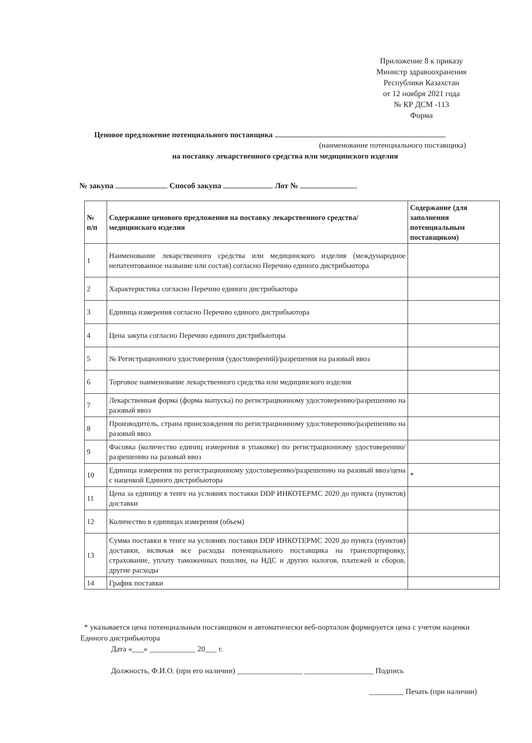Приложение 8 к приказу
Министр здравоохранения
Республики Казахстан
от 12 ноября 2021 года
№ КР ДСМ -113
Форма
Ценовое предложение потенциального поставщика
(наименование потенциального поставщика)
на поставку лекарственного средства или медицинского изделия
№ закупа Способ закупа Лот №
| № п/п | Содержание ценового предложения на поставку лекарственного средства/медицинского изделия | Содержание (для заполнения потенциальным поставщиком) |
| --- | --- | --- |
| 1 | Наименование лекарственного средства или медицинского изделия (международное непатентованное название или состав) согласно Перечню единого дистрибьютора | |
| 2 | Характеристика согласно Перечню единого дистрибьютора | |
| 3 | Единица измерения согласно Перечню единого дистрибьютора | |
| 4 | Цена закупа согласно Перечню единого дистрибьютора | |
| 5 | № Регистрационного удостоверения (удостоверений)/разрешения на разовый ввоз | |
| 6 | Торговое наименование лекарственного средства или медицинского изделия | |
| 7 | Лекарственная форма (форма выпуска) по регистрационному удостоверению/разрешению на разовый ввоз | |
| 8 | Производитель, страна происхождения по регистрационному удостоверению/разрешению на разовый ввоз | |
| 9 | Фасовка (количество единиц измерения в упаковке) по регистрационному удостоверению/разрешению на разовый ввоз | |
| 10 | Единица измерения по регистрационному удостоверению/разрешению на разовый ввоз/цена с наценкой Единого дистрибьютора | * |
| 11 | Цена за единицу в тенге на условиях поставки DDP ИНКОТЕРМС 2020 до пункта (пунктов) доставки | |
| 12 | Количество в единицах измерения (объем) | |
| 13 | Сумма поставки в тенге на условиях поставки DDP ИНКОТЕРМС 2020 до пункта (пунктов) доставки, включая все расходы потенциального поставщика на транспортировку, страхование, уплату таможенных пошлин, на НДС и других налогов, платежей и сборов, другие расходы | |
| 14 | График поставки | |
* указывается цена потенциальным поставщиком и автоматически веб-порталом формируется цена с учетом наценки Единого дистрибьютора
Дата «___» ____________ 20___ г.
Должность, Ф.И.О. (при его наличии) _________________ __________________ Подпись
_________ Печать (при наличии)